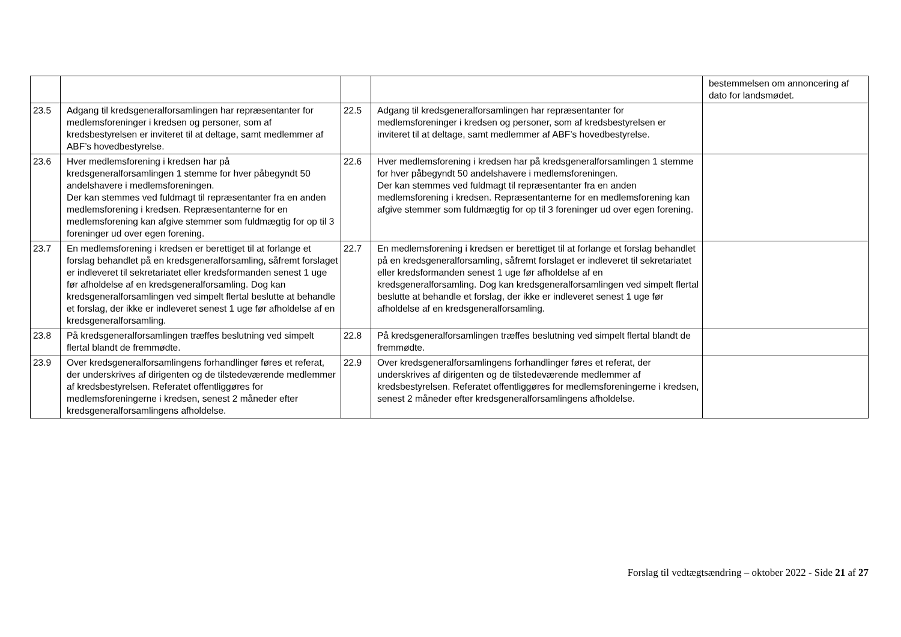| | | | | bestemmelsen om annoncering af dato for landsmødet. |
| 23.5 | Adgang til kredsgeneralforsamlingen har repræsentanter for medlemsforeninger i kredsen og personer, som af kredsbestyrelsen er inviteret til at deltage, samt medlemmer af ABF’s hovedbestyrelse. | 22.5 | Adgang til kredsgeneralforsamlingen har repræsentanter for medlemsforeninger i kredsen og personer, som af kredsbestyrelsen er inviteret til at deltage, samt medlemmer af ABF’s hovedbestyrelse. | |
| 23.6 | Hver medlemsforening i kredsen har på kredsgeneralforsamlingen 1 stemme for hver påbegyndt 50 andelshavere i medlemsforeningen. Der kan stemmes ved fuldmagt til repræsentanter fra en anden medlemsforening i kredsen. Repræsentanterne for en medlemsforening kan afgive stemmer som fuldmægtig for op til 3 foreninger ud over egen forening. | 22.6 | Hver medlemsforening i kredsen har på kredsgeneralforsamlingen 1 stemme for hver påbegyndt 50 andelshavere i medlemsforeningen. Der kan stemmes ved fuldmagt til repræsentanter fra en anden medlemsforening i kredsen. Repræsentanterne for en medlemsforening kan afgive stemmer som fuldmægtig for op til 3 foreninger ud over egen forening. | |
| 23.7 | En medlemsforening i kredsen er berettiget til at forlange et forslag behandlet på en kredsgeneralforsamling, såfremt forslaget er indleveret til sekretariatet eller kredsformanden senest 1 uge før afholdelse af en kredsgeneralforsamling. Dog kan kredsgeneralforsamlingen ved simpelt flertal beslutte at behandle et forslag, der ikke er indleveret senest 1 uge før afholdelse af en kredsgeneralforsamling. | 22.7 | En medlemsforening i kredsen er berettiget til at forlange et forslag behandlet på en kredsgeneralforsamling, såfremt forslaget er indleveret til sekretariatet eller kredsformanden senest 1 uge før afholdelse af en kredsgeneralforsamling. Dog kan kredsgeneralforsamlingen ved simpelt flertal beslutte at behandle et forslag, der ikke er indleveret senest 1 uge før afholdelse af en kredsgeneralforsamling. | |
| 23.8 | På kredsgeneralforsamlingen træffes beslutning ved simpelt flertal blandt de fremmødte. | 22.8 | På kredsgeneralforsamlingen træffes beslutning ved simpelt flertal blandt de fremmødte. | |
| 23.9 | Over kredsgeneralforsamlingens forhandlinger føres et referat, der underskrives af dirigenten og de tilstedeværende medlemmer af kredsbestyrelsen. Referatet offentliggøres for medlemsforeningerne i kredsen, senest 2 måneder efter kredsgeneralforsamlingens afholdelse. | 22.9 | Over kredsgeneralforsamlingens forhandlinger føres et referat, der underskrives af dirigenten og de tilstedeværende medlemmer af kredsbestyrelsen. Referatet offentliggøres for medlemsforeningerne i kredsen, senest 2 måneder efter kredsgeneralforsamlingens afholdelse. | |
Forslag til vedtægtsændring – oktober 2022 - Side 21 af 27